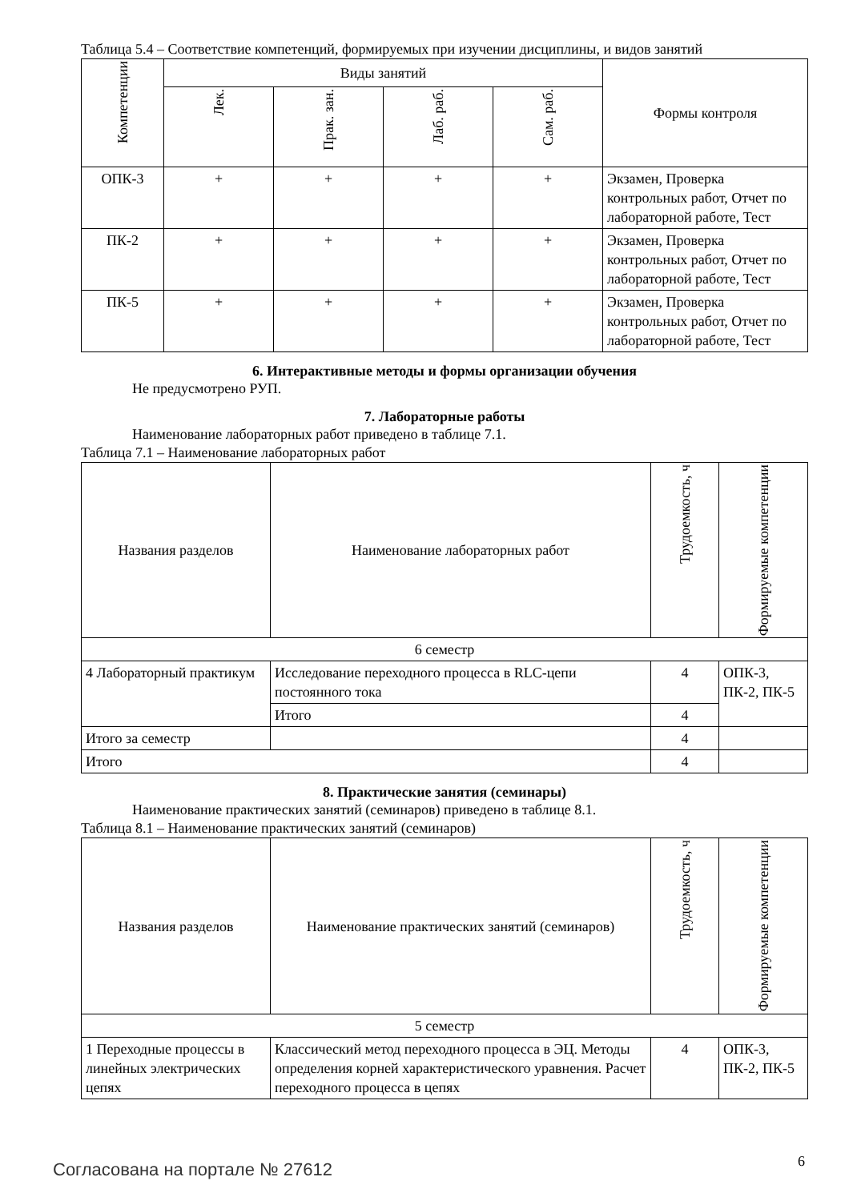Таблица 5.4 – Соответствие компетенций, формируемых при изучении дисциплины, и видов занятий
| Компетенции | Виды занятий | | | | Формы контроля |
| --- | --- | --- | --- | --- | --- |
| | Лек. | Прак. зан. | Лаб. раб. | Сам. раб. | |
| ОПК-3 | + | + | + | + | Экзамен, Проверка контрольных работ, Отчет по лабораторной работе, Тест |
| ПК-2 | + | + | + | + | Экзамен, Проверка контрольных работ, Отчет по лабораторной работе, Тест |
| ПК-5 | + | + | + | + | Экзамен, Проверка контрольных работ, Отчет по лабораторной работе, Тест |
6. Интерактивные методы и формы организации обучения
Не предусмотрено РУП.
7. Лабораторные работы
Наименование лабораторных работ приведено в таблице 7.1.
Таблица 7.1 – Наименование лабораторных работ
| Названия разделов | Наименование лабораторных работ | Трудоемкость, ч | Формируемые компетенции |
| --- | --- | --- | --- |
| 6 семестр | | | |
| 4 Лабораторный практикум | Исследование переходного процесса в RLC-цепи постоянного тока | 4 | ОПК-3, ПК-2, ПК-5 |
| | Итого | 4 | |
| Итого за семестр | | 4 | |
| Итого | | 4 | |
8. Практические занятия (семинары)
Наименование практических занятий (семинаров) приведено в таблице 8.1.
Таблица 8.1 – Наименование практических занятий (семинаров)
| Названия разделов | Наименование практических занятий (семинаров) | Трудоемкость, ч | Формируемые компетенции |
| --- | --- | --- | --- |
| 5 семестр | | | |
| 1 Переходные процессы в линейных электрических цепях | Классический метод переходного процесса в ЭЦ. Методы определения корней характеристического уравнения. Расчет переходного процесса в цепях | 4 | ОПК-3, ПК-2, ПК-5 |
Согласована на портале № 27612 6